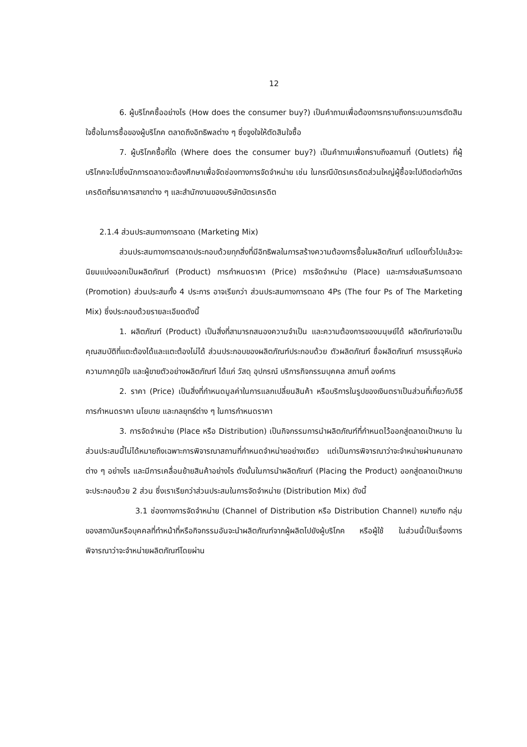12
6. ผู้บริโภคซื้ออย่างไร (How does the consumer buy?) เป็นคำถามเพื่อต้องการทราบถึงกระบวนการตัดสินใจซื้อในการซื้อของผู้บริโภค ตลาดถึงอิทธิพลต่าง ๆ ซึ่งจูงใจให้ตัดสินใจซื้อ
7. ผู้บริโภคซื้อที่ใด (Where does the consumer buy?) เป็นคำถามเพื่อทราบถึงสถานที่ (Outlets) ที่ผู้บริโภคจะไปซึ่งนักการตลาดจะต้องศึกษาเพื่อจัดช่องทางการจัดจำหน่าย เช่น ในกรณีบัตรเครดิตส่วนใหญ่ผู้ซื้อจะไปติดต่อทำบัตรเครดิตที่ธนาคารสาขาต่าง ๆ และสำนักงานของบริษัทบัตรเครดิต
2.1.4 ส่วนประสมทางการตลาด (Marketing Mix)
ส่วนประสมทางการตลาดประกอบด้วยทุกสิ่งที่มีอิทธิพลในการสร้างความต้องการซื้อในผลิตภัณฑ์ แต่โดยทั่วไปแล้วจะนิยมแบ่งออกเป็นผลิตภัณฑ์ (Product) การกำหนดราคา (Price) การจัดจำหน่าย (Place) และการส่งเสริมการตลาด (Promotion) ส่วนประสมทั้ง 4 ประการ อาจเรียกว่า ส่วนประสมทางการตลาด 4Ps (The four Ps of The Marketing Mix) ซึ่งประกอบด้วยรายละเอียดดังนี้
1. ผลิตภัณฑ์ (Product) เป็นสิ่งที่สามารถสนองความจำเป็น และความต้องการของมนุษย์ได้ ผลิตภัณฑ์อาจเป็นคุณสมบัติที่แตะต้องได้และแตะต้องไม่ได้ ส่วนประกอบของผลิตภัณฑ์ประกอบด้วย ตัวผลิตภัณฑ์ ชื่อผลิตภัณฑ์ การบรรจุหีบห่อ ความภาคภูมิใจ และผู้ขายตัวอย่างผลิตภัณฑ์ ได้แก่ วัสดุ อุปกรณ์ บริการกิจกรรมบุคคล สถานที่ องค์การ
2. ราคา (Price) เป็นสิ่งที่กำหนดมูลค่าในการแลกเปลี่ยนสินค้า หรือบริการในรูปของเงินตราเป็นส่วนที่เกี่ยวกับวิธีการกำหนดราคา นโยบาย และกลยุทธ์ต่าง ๆ ในการกำหนดราคา
3. การจัดจำหน่าย (Place หรือ Distribution) เป็นกิจกรรมการนำผลิตภัณฑ์ที่กำหนดไว้ออกสู่ตลาดเป้าหมาย ในส่วนประสมนี้ไม่ได้หมายถึงเฉพาะการพิจารณาสถานที่กำหนดจำหน่ายอย่างเดียว แต่เป็นการพิจารณาว่าจะจำหน่ายผ่านคนกลางต่าง ๆ อย่างไร และมีการเคลื่อนย้ายสินค้าอย่างไร ดังนั้นในการนำผลิตภัณฑ์ (Placing the Product) ออกสู่ตลาดเป้าหมายจะประกอบด้วย 2 ส่วน ซึ่งเราเรียกว่าส่วนประสมในการจัดจำหน่าย (Distribution Mix) ดังนี้
3.1 ช่องทางการจัดจำหน่าย (Channel of Distribution หรือ Distribution Channel) หมายถึง กลุ่มของสถาบันหรือบุคคลที่ทำหน้าที่หรือกิจกรรมอันจะนำผลิตภัณฑ์จากผู้ผลิตไปยังผู้บริโภค หรือผู้ใช้ ในส่วนนี้เป็นเรื่องการพิจารณาว่าจะจำหน่ายผลิตภัณฑ์โดยผ่าน